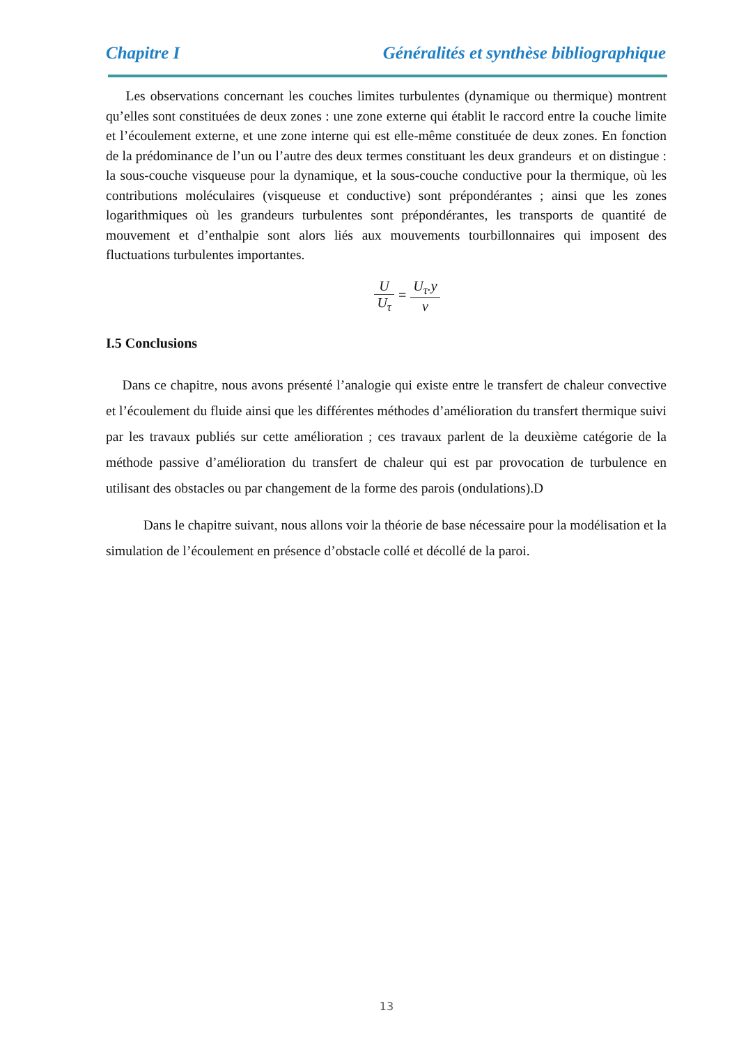Chapitre I Généralités et synthèse bibliographique
Les observations concernant les couches limites turbulentes (dynamique ou thermique) montrent qu’elles sont constituées de deux zones : une zone externe qui établit le raccord entre la couche limite et l’écoulement externe, et une zone interne qui est elle-même constituée de deux zones. En fonction de la prédominance de l’un ou l’autre des deux termes constituant les deux grandeurs et on distingue : la sous-couche visqueuse pour la dynamique, et la sous-couche conductive pour la thermique, où les contributions moléculaires (visqueuse et conductive) sont prépondérantes ; ainsi que les zones logarithmiques où les grandeurs turbulentes sont prépondérantes, les transports de quantité de mouvement et d’enthalpie sont alors liés aux mouvements tourbillonnaires qui imposent des fluctuations turbulentes importantes.
U U<sub>τ</sub> = U<sub>τ</sub>.y ν
I.5 Conclusions
Dans ce chapitre, nous avons présenté l’analogie qui existe entre le transfert de chaleur convective et l’écoulement du fluide ainsi que les différentes méthodes d’amélioration du transfert thermique suivi par les travaux publiés sur cette amélioration ; ces travaux parlent de la deuxième catégorie de la méthode passive d’amélioration du transfert de chaleur qui est par provocation de turbulence en utilisant des obstacles ou par changement de la forme des parois (ondulations).D
Dans le chapitre suivant, nous allons voir la théorie de base nécessaire pour la modélisation et la simulation de l’écoulement en présence d’obstacle collé et décollé de la paroi.
13